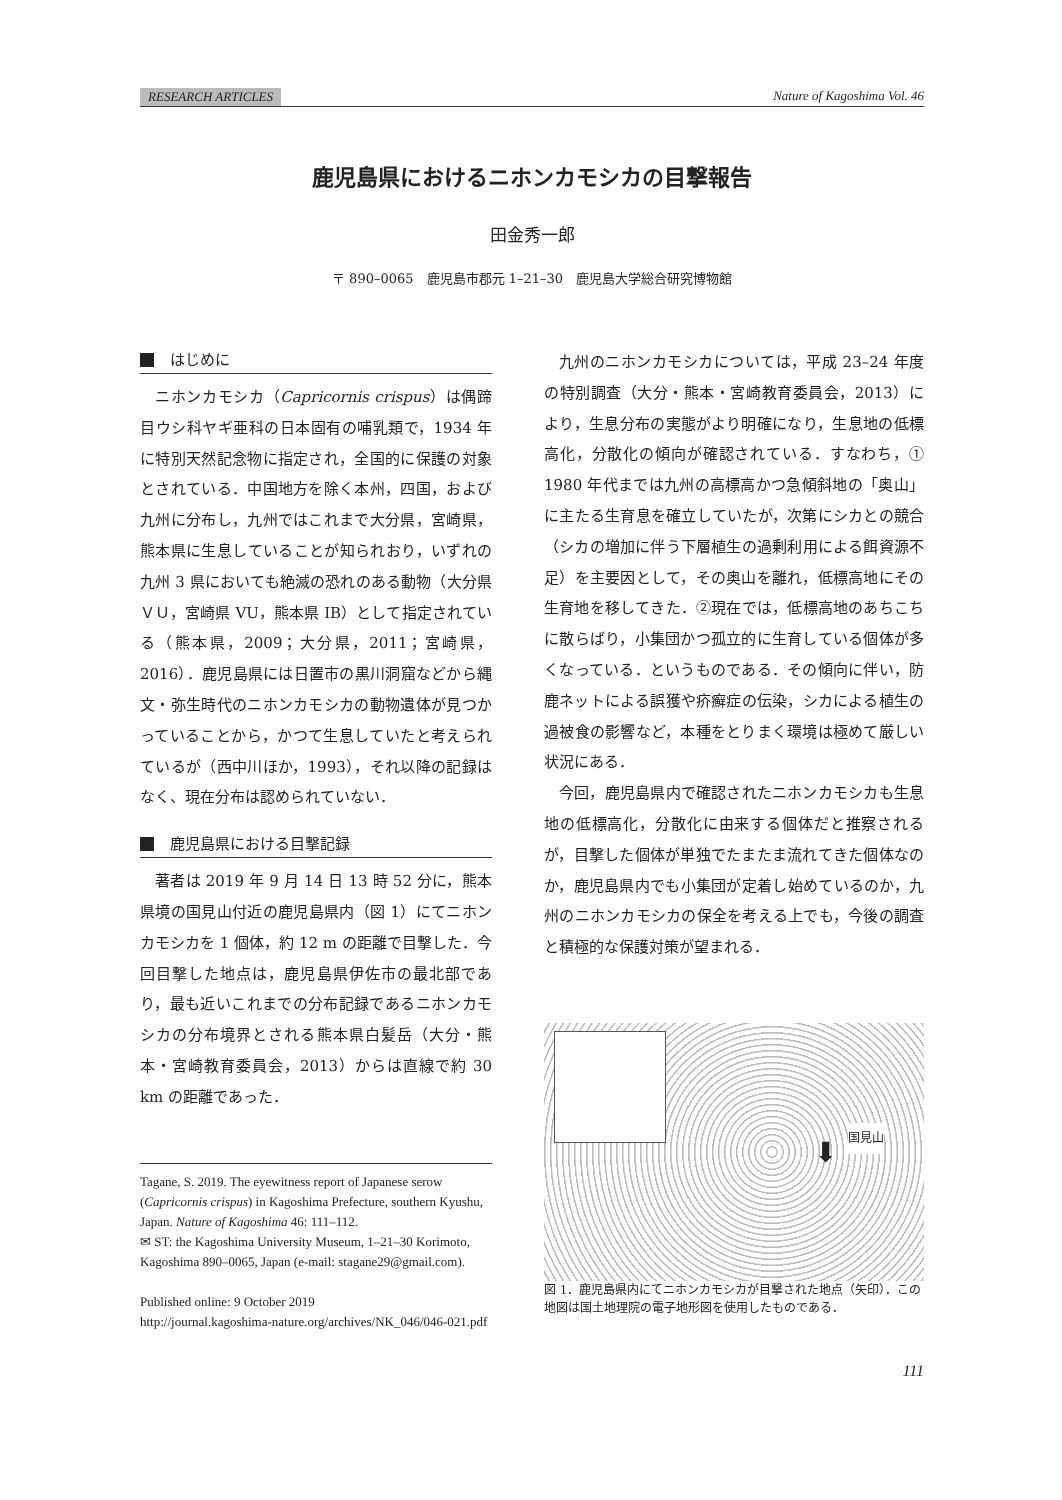RESEARCH ARTICLES Nature of Kagoshima Vol. 46
鹿児島県におけるニホンカモシカの目撃報告
田金秀一郎
〒 890–0065　鹿児島市郡元 1–21–30　鹿児島大学総合研究博物館
はじめに
ニホンカモシカ（Capricornis crispus）は偶蹄目ウシ科ヤギ亜科の日本固有の哺乳類で，1934 年に特別天然記念物に指定され，全国的に保護の対象とされている．中国地方を除く本州，四国，および九州に分布し，九州ではこれまで大分県，宮崎県，熊本県に生息していることが知られおり，いずれの九州 3 県においても絶滅の恐れのある動物（大分県ＶＵ，宮崎県 VU，熊本県 IB）として指定されている（熊本県，2009；大分県，2011；宮崎県，2016）．鹿児島県には日置市の黒川洞窟などから縄文・弥生時代のニホンカモシカの動物遺体が見つかっていることから，かつて生息していたと考えられているが（西中川ほか，1993），それ以降の記録はなく、現在分布は認められていない．
鹿児島県における目撃記録
著者は 2019 年 9 月 14 日 13 時 52 分に，熊本県境の国見山付近の鹿児島県内（図 1）にてニホンカモシカを 1 個体，約 12 m の距離で目撃した．今回目撃した地点は，鹿児島県伊佐市の最北部であり，最も近いこれまでの分布記録であるニホンカモシカの分布境界とされる熊本県白髪岳（大分・熊本・宮崎教育委員会，2013）からは直線で約 30 km の距離であった．
Tagane, S. 2019. The eyewitness report of Japanese serow (Capricornis crispus) in Kagoshima Prefecture, southern Kyushu, Japan. Nature of Kagoshima 46: 111–112.
✉ ST: the Kagoshima University Museum, 1–21–30 Korimoto, Kagoshima 890–0065, Japan (e-mail: stagane29@gmail.com).
Published online: 9 October 2019
http://journal.kagoshima-nature.org/archives/NK_046/046-021.pdf
九州のニホンカモシカについては，平成 23–24 年度の特別調査（大分・熊本・宮崎教育委員会，2013）により，生息分布の実態がより明確になり，生息地の低標高化，分散化の傾向が確認されている．すなわち，① 1980 年代までは九州の高標高かつ急傾斜地の「奥山」に主たる生育息を確立していたが，次第にシカとの競合（シカの増加に伴う下層植生の過剰利用による餌資源不足）を主要因として，その奥山を離れ，低標高地にその生育地を移してきた．②現在では，低標高地のあちこちに散らばり，小集団かつ孤立的に生育している個体が多くなっている．というものである．その傾向に伴い，防鹿ネットによる誤獲や疥癬症の伝染，シカによる植生の過被食の影響など，本種をとりまく環境は極めて厳しい状況にある．
今回，鹿児島県内で確認されたニホンカモシカも生息地の低標高化，分散化に由来する個体だと推察されるが，目撃した個体が単独でたまたま流れてきた個体なのか，鹿児島県内でも小集団が定着し始めているのか，九州のニホンカモシカの保全を考える上でも，今後の調査と積極的な保護対策が望まれる．
国見山
⬇
図 1．鹿児島県内にてニホンカモシカが目撃された地点（矢印）．この地図は国土地理院の電子地形図を使用したものである．
111